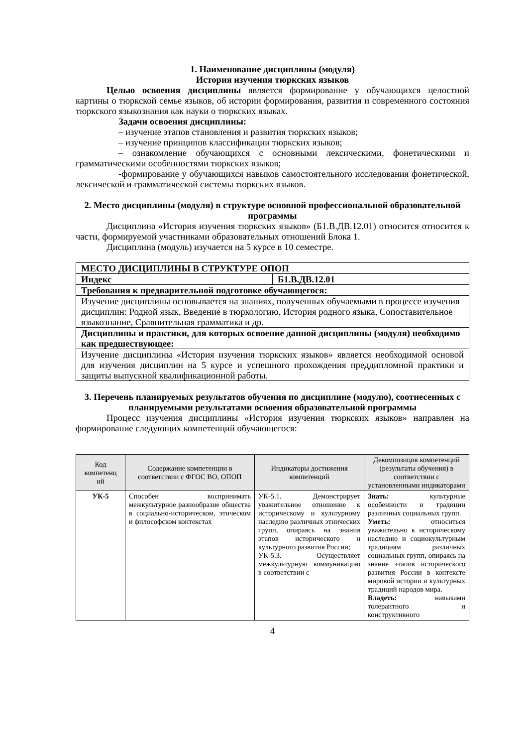1. Наименование дисциплины (модуля)
История изучения тюркских языков
Целью освоения дисциплины является формирование у обучающихся целостной картины о тюркской семье языков, об истории формирования, развития и современного состояния тюркского языкознания как науки о тюркских языках.
Задачи освоения дисциплины:
– изучение этапов становления и развития тюркских языков;
– изучение принципов классификации тюркских языков;
– ознакомление обучающихся с основными лексическими, фонетическими и грамматическими особенностями тюркских языков;
-формирование у обучающихся навыков самостоятельного исследования фонетической, лексической и грамматической системы тюркских языков.
2. Место дисциплины (модуля) в структуре основной профессиональной образовательной программы
Дисциплина «История изучения тюркских языков» (Б1.В.ДВ.12.01) относится относится к части, формируемой участниками образовательных отношений Блока 1.
Дисциплина (модуль) изучается на 5 курсе в 10 семестре.
| МЕСТО ДИСЦИПЛИНЫ В СТРУКТУРЕ ОПОП | |
| Индекс | Б1.В.ДВ.12.01 |
| Требования к предварительной подготовке обучающегося: | |
| Изучение дисциплины основывается на знаниях, полученных обучаемыми в процессе изучения дисциплин: Родной язык, Введение в тюркологию, История родного языка, Сопоставительное языкознание, Сравнительная грамматика и др. | |
| Дисциплины и практики, для которых освоение данной дисциплины (модуля) необходимо как предшествующее: | |
| Изучение дисциплины «История изучения тюркских языков» является необходимой основой для изучения дисциплин на 5 курсе и успешного прохождения преддипломной практики и защиты выпускной квалификационной работы. | |
3. Перечень планируемых результатов обучения по дисциплине (модулю), соотнесенных с планируемыми результатами освоения образовательной программы
Процесс изучения дисциплины «История изучения тюркских языков» направлен на формирование следующих компетенций обучающегося:
| Код компетенц ий | Содержание компетенции в соответствии с ФГОС ВО, ОПОП | Индикаторы достижения компетенций | Декомпозиция компетенций (результаты обучения) в соответствии с установленными индикаторами |
| --- | --- | --- | --- |
| УК-5 | Способен воспринимать межкультурное разнообразие общества в социально-историческом, этическом и философском контекстах | УК-5.1. Демонстрирует уважительное отношение к историческому и культурному наследию различных этнических групп, опираясь на знания этапов исторического и культурного развития России; УК-5.3. Осуществляет межкультурную коммуникацию в соответствии с | Знать: культурные особенности и традиции различных социальных групп. Уметь: относиться уважительно к историческому наследию и социокультурным традициям различных социальных групп, опираясь на знание этапов исторического развития России в контексте мировой истории и культурных традиций народов мира. Владеть: навыками толерантного и конструктивного |
4